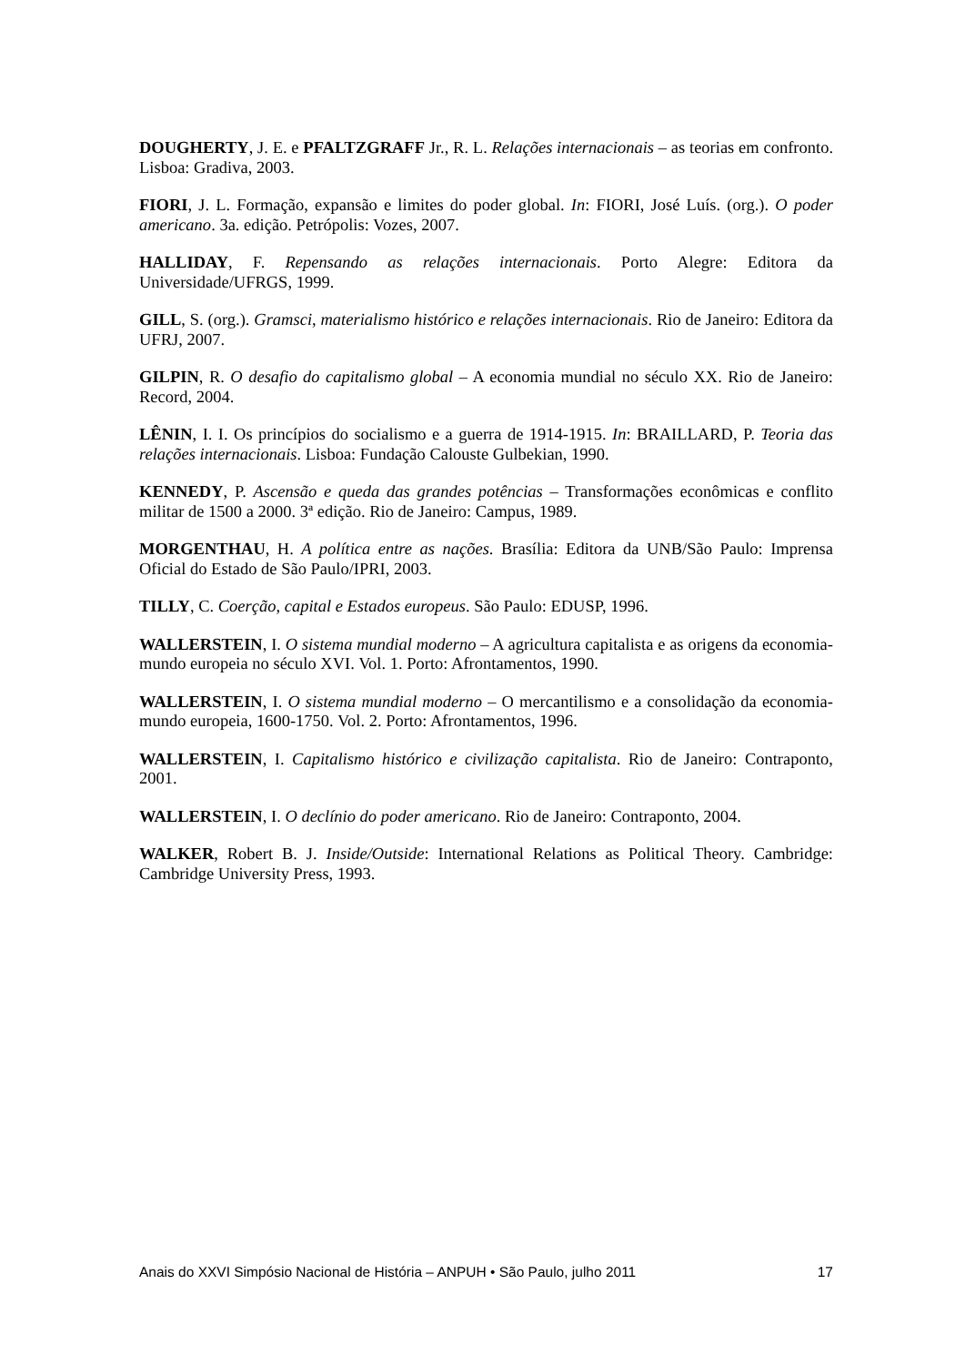DOUGHERTY, J. E. e PFALTZGRAFF Jr., R. L. Relações internacionais – as teorias em confronto. Lisboa: Gradiva, 2003.
FIORI, J. L. Formação, expansão e limites do poder global. In: FIORI, José Luís. (org.). O poder americano. 3a. edição. Petrópolis: Vozes, 2007.
HALLIDAY, F. Repensando as relações internacionais. Porto Alegre: Editora da Universidade/UFRGS, 1999.
GILL, S. (org.). Gramsci, materialismo histórico e relações internacionais. Rio de Janeiro: Editora da UFRJ, 2007.
GILPIN, R. O desafio do capitalismo global – A economia mundial no século XX. Rio de Janeiro: Record, 2004.
LÊNIN, I. I. Os princípios do socialismo e a guerra de 1914-1915. In: BRAILLARD, P. Teoria das relações internacionais. Lisboa: Fundação Calouste Gulbekian, 1990.
KENNEDY, P. Ascensão e queda das grandes potências – Transformações econômicas e conflito militar de 1500 a 2000. 3ª edição. Rio de Janeiro: Campus, 1989.
MORGENTHAU, H. A política entre as nações. Brasília: Editora da UNB/São Paulo: Imprensa Oficial do Estado de São Paulo/IPRI, 2003.
TILLY, C. Coerção, capital e Estados europeus. São Paulo: EDUSP, 1996.
WALLERSTEIN, I. O sistema mundial moderno – A agricultura capitalista e as origens da economia-mundo europeia no século XVI. Vol. 1. Porto: Afrontamentos, 1990.
WALLERSTEIN, I. O sistema mundial moderno – O mercantilismo e a consolidação da economia-mundo europeia, 1600-1750. Vol. 2. Porto: Afrontamentos, 1996.
WALLERSTEIN, I. Capitalismo histórico e civilização capitalista. Rio de Janeiro: Contraponto, 2001.
WALLERSTEIN, I. O declínio do poder americano. Rio de Janeiro: Contraponto, 2004.
WALKER, Robert B. J. Inside/Outside: International Relations as Political Theory. Cambridge: Cambridge University Press, 1993.
Anais do XXVI Simpósio Nacional de História – ANPUH • São Paulo, julho 2011 17